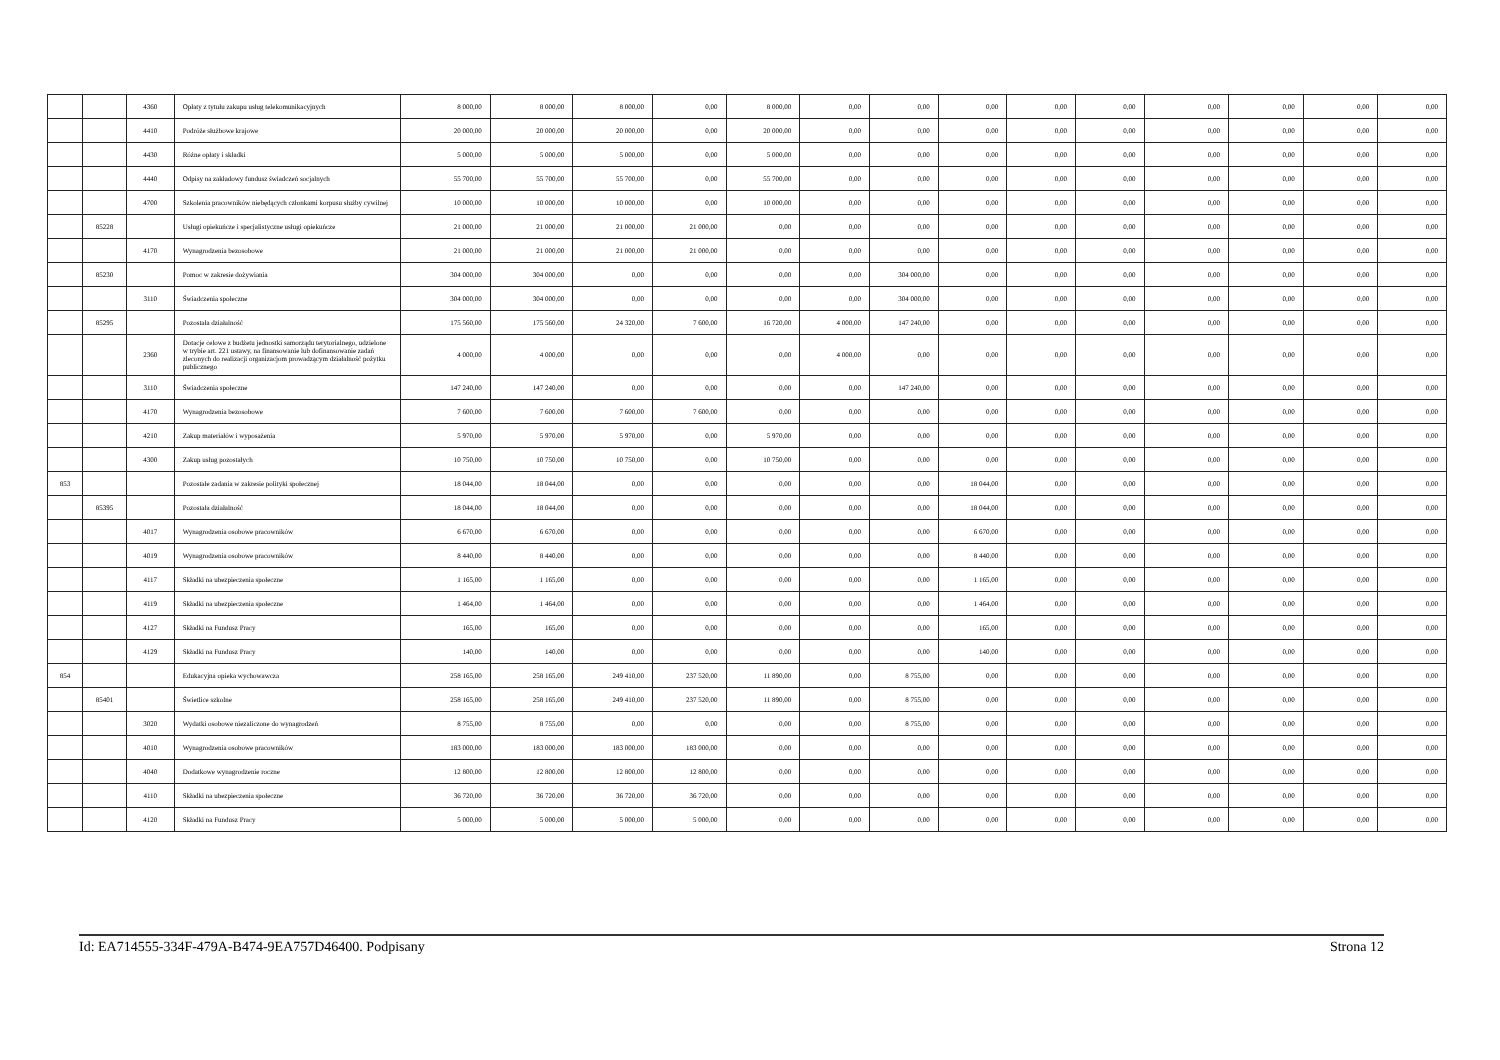| | | 4360 | Opłaty z tytułu zakupu usług telekomunikacyjnych | 8 000,00 | 8 000,00 | 8 000,00 | 0,00 | 8 000,00 | 0,00 | 0,00 | 0,00 | 0,00 | 0,00 | 0,00 | 0,00 | 0,00 | 0,00 |
| | | 4410 | Podróże służbowe krajowe | 20 000,00 | 20 000,00 | 20 000,00 | 0,00 | 20 000,00 | 0,00 | 0,00 | 0,00 | 0,00 | 0,00 | 0,00 | 0,00 | 0,00 | 0,00 |
| | | 4430 | Różne opłaty i składki | 5 000,00 | 5 000,00 | 5 000,00 | 0,00 | 5 000,00 | 0,00 | 0,00 | 0,00 | 0,00 | 0,00 | 0,00 | 0,00 | 0,00 | 0,00 |
| | | 4440 | Odpisy na zakładowy fundusz świadczeń socjalnych | 55 700,00 | 55 700,00 | 55 700,00 | 0,00 | 55 700,00 | 0,00 | 0,00 | 0,00 | 0,00 | 0,00 | 0,00 | 0,00 | 0,00 | 0,00 |
| | | 4700 | Szkolenia pracowników niebędących członkami korpusu służby cywilnej | 10 000,00 | 10 000,00 | 10 000,00 | 0,00 | 10 000,00 | 0,00 | 0,00 | 0,00 | 0,00 | 0,00 | 0,00 | 0,00 | 0,00 | 0,00 |
| | 85228 | | Usługi opiekuńcze i specjalistyczne usługi opiekuńcze | 21 000,00 | 21 000,00 | 21 000,00 | 21 000,00 | 0,00 | 0,00 | 0,00 | 0,00 | 0,00 | 0,00 | 0,00 | 0,00 | 0,00 | 0,00 |
| | | 4170 | Wynagrodzenia bezosobowe | 21 000,00 | 21 000,00 | 21 000,00 | 21 000,00 | 0,00 | 0,00 | 0,00 | 0,00 | 0,00 | 0,00 | 0,00 | 0,00 | 0,00 | 0,00 |
| | 85230 | | Pomoc w zakresie dożywiania | 304 000,00 | 304 000,00 | 0,00 | 0,00 | 0,00 | 0,00 | 304 000,00 | 0,00 | 0,00 | 0,00 | 0,00 | 0,00 | 0,00 | 0,00 |
| | | 3110 | Świadczenia społeczne | 304 000,00 | 304 000,00 | 0,00 | 0,00 | 0,00 | 0,00 | 304 000,00 | 0,00 | 0,00 | 0,00 | 0,00 | 0,00 | 0,00 | 0,00 |
| | 85295 | | Pozostała działalność | 175 560,00 | 175 560,00 | 24 320,00 | 7 600,00 | 16 720,00 | 4 000,00 | 147 240,00 | 0,00 | 0,00 | 0,00 | 0,00 | 0,00 | 0,00 | 0,00 |
| | | 2360 | Dotacje celowe z budżetu jednostki samorządu terytorialnego, udzielone w trybie art. 221 ustawy, na finansowanie lub dofinansowanie zadań zleconych do realizacji organizacjom prowadzącym działalność pożytku publicznego | 4 000,00 | 4 000,00 | 0,00 | 0,00 | 0,00 | 4 000,00 | 0,00 | 0,00 | 0,00 | 0,00 | 0,00 | 0,00 | 0,00 | 0,00 |
| | | 3110 | Świadczenia społeczne | 147 240,00 | 147 240,00 | 0,00 | 0,00 | 0,00 | 0,00 | 147 240,00 | 0,00 | 0,00 | 0,00 | 0,00 | 0,00 | 0,00 | 0,00 |
| | | 4170 | Wynagrodzenia bezosobowe | 7 600,00 | 7 600,00 | 7 600,00 | 7 600,00 | 0,00 | 0,00 | 0,00 | 0,00 | 0,00 | 0,00 | 0,00 | 0,00 | 0,00 | 0,00 |
| | | 4210 | Zakup materiałów i wyposażenia | 5 970,00 | 5 970,00 | 5 970,00 | 0,00 | 5 970,00 | 0,00 | 0,00 | 0,00 | 0,00 | 0,00 | 0,00 | 0,00 | 0,00 | 0,00 |
| | | 4300 | Zakup usług pozostałych | 10 750,00 | 10 750,00 | 10 750,00 | 0,00 | 10 750,00 | 0,00 | 0,00 | 0,00 | 0,00 | 0,00 | 0,00 | 0,00 | 0,00 | 0,00 |
| 853 | | | Pozostałe zadania w zakresie polityki społecznej | 18 044,00 | 18 044,00 | 0,00 | 0,00 | 0,00 | 0,00 | 0,00 | 18 044,00 | 0,00 | 0,00 | 0,00 | 0,00 | 0,00 | 0,00 |
| | 85395 | | Pozostała działalność | 18 044,00 | 18 044,00 | 0,00 | 0,00 | 0,00 | 0,00 | 0,00 | 18 044,00 | 0,00 | 0,00 | 0,00 | 0,00 | 0,00 | 0,00 |
| | | 4017 | Wynagrodzenia osobowe pracowników | 6 670,00 | 6 670,00 | 0,00 | 0,00 | 0,00 | 0,00 | 0,00 | 6 670,00 | 0,00 | 0,00 | 0,00 | 0,00 | 0,00 | 0,00 |
| | | 4019 | Wynagrodzenia osobowe pracowników | 8 440,00 | 8 440,00 | 0,00 | 0,00 | 0,00 | 0,00 | 0,00 | 8 440,00 | 0,00 | 0,00 | 0,00 | 0,00 | 0,00 | 0,00 |
| | | 4117 | Składki na ubezpieczenia społeczne | 1 165,00 | 1 165,00 | 0,00 | 0,00 | 0,00 | 0,00 | 0,00 | 1 165,00 | 0,00 | 0,00 | 0,00 | 0,00 | 0,00 | 0,00 |
| | | 4119 | Składki na ubezpieczenia społeczne | 1 464,00 | 1 464,00 | 0,00 | 0,00 | 0,00 | 0,00 | 0,00 | 1 464,00 | 0,00 | 0,00 | 0,00 | 0,00 | 0,00 | 0,00 |
| | | 4127 | Składki na Fundusz Pracy | 165,00 | 165,00 | 0,00 | 0,00 | 0,00 | 0,00 | 0,00 | 165,00 | 0,00 | 0,00 | 0,00 | 0,00 | 0,00 | 0,00 |
| | | 4129 | Składki na Fundusz Pracy | 140,00 | 140,00 | 0,00 | 0,00 | 0,00 | 0,00 | 0,00 | 140,00 | 0,00 | 0,00 | 0,00 | 0,00 | 0,00 | 0,00 |
| 854 | | | Edukacyjna opieka wychowawcza | 258 165,00 | 258 165,00 | 249 410,00 | 237 520,00 | 11 890,00 | 0,00 | 8 755,00 | 0,00 | 0,00 | 0,00 | 0,00 | 0,00 | 0,00 | 0,00 |
| | 85401 | | Świetlice szkolne | 258 165,00 | 258 165,00 | 249 410,00 | 237 520,00 | 11 890,00 | 0,00 | 8 755,00 | 0,00 | 0,00 | 0,00 | 0,00 | 0,00 | 0,00 | 0,00 |
| | | 3020 | Wydatki osobowe niezaliczone do wynagrodzeń | 8 755,00 | 8 755,00 | 0,00 | 0,00 | 0,00 | 0,00 | 8 755,00 | 0,00 | 0,00 | 0,00 | 0,00 | 0,00 | 0,00 | 0,00 |
| | | 4010 | Wynagrodzenia osobowe pracowników | 183 000,00 | 183 000,00 | 183 000,00 | 183 000,00 | 0,00 | 0,00 | 0,00 | 0,00 | 0,00 | 0,00 | 0,00 | 0,00 | 0,00 | 0,00 |
| | | 4040 | Dodatkowe wynagrodzenie roczne | 12 800,00 | 12 800,00 | 12 800,00 | 12 800,00 | 0,00 | 0,00 | 0,00 | 0,00 | 0,00 | 0,00 | 0,00 | 0,00 | 0,00 | 0,00 |
| | | 4110 | Składki na ubezpieczenia społeczne | 36 720,00 | 36 720,00 | 36 720,00 | 36 720,00 | 0,00 | 0,00 | 0,00 | 0,00 | 0,00 | 0,00 | 0,00 | 0,00 | 0,00 | 0,00 |
| | | 4120 | Składki na Fundusz Pracy | 5 000,00 | 5 000,00 | 5 000,00 | 5 000,00 | 0,00 | 0,00 | 0,00 | 0,00 | 0,00 | 0,00 | 0,00 | 0,00 | 0,00 | 0,00 |
Id: EA714555-334F-479A-B474-9EA757D46400. Podpisany Strona 12